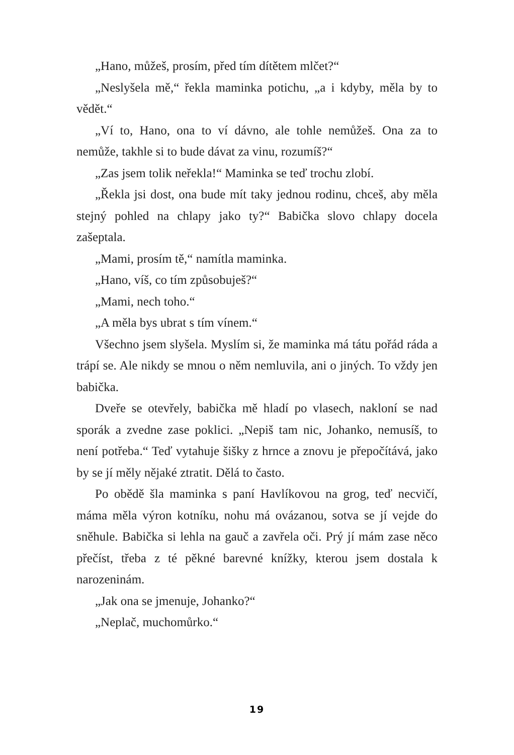„Hano, můžeš, prosím, před tím dítětem mlčet?“
„Neslyšela mě,“ řekla maminka potichu, „a i kdyby, měla by to vědět.“
„Ví to, Hano, ona to ví dávno, ale tohle nemůžeš. Ona za to nemůže, takhle si to bude dávat za vinu, rozumíš?“
„Zas jsem tolik neřekla!“ Maminka se teď trochu zlobí.
„Řekla jsi dost, ona bude mít taky jednou rodinu, chceš, aby měla stejný pohled na chlapy jako ty?“ Babička slovo chlapy docela zašeptala.
„Mami, prosím tě,“ namítla maminka.
„Hano, víš, co tím způsobuješ?“
„Mami, nech toho.“
„A měla bys ubrat s tím vínem.“
Všechno jsem slyšela. Myslím si, že maminka má tátu pořád ráda a trápí se. Ale nikdy se mnou o něm nemluvila, ani o jiných. To vždy jen babička.
Dveře se otevřely, babička mě hladí po vlasech, nakloní se nad sporák a zvedne zase poklici. „Nepiš tam nic, Johanko, nemusíš, to není potřeba.“ Teď vytahuje šišky z hrnce a znovu je přepočítává, jako by se jí měly nějaké ztratit. Dělá to často.
Po obědě šla maminka s paní Havlíkovou na grog, teď necvičí, máma měla výron kotníku, nohu má ovázanou, sotva se jí vejde do sněhule. Babička si lehla na gauč a zavřela oči. Prý jí mám zase něco přečíst, třeba z té pěkné barevné knížky, kterou jsem dostala k narozeninám.
„Jak ona se jmenuje, Johanko?“
„Neplač, muchomůrko.“
19